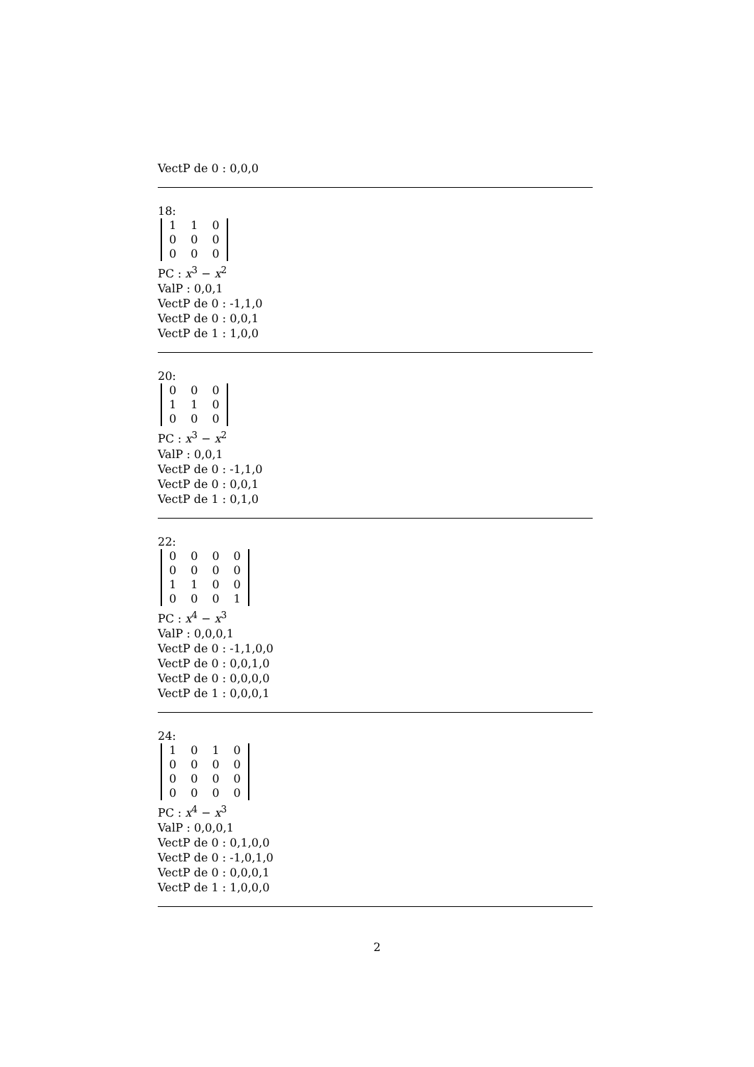VectP de 0 : 0,0,0
18:
| 1 | 1 | 0 |
| 0 | 0 | 0 |
| 0 | 0 | 0 |
PC : x<sup>3</sup> − x<sup>2</sup>
ValP : 0,0,1
VectP de 0 : -1,1,0
VectP de 0 : 0,0,1
VectP de 1 : 1,0,0
20:
| 0 | 0 | 0 |
| 1 | 1 | 0 |
| 0 | 0 | 0 |
PC : x<sup>3</sup> − x<sup>2</sup>
ValP : 0,0,1
VectP de 0 : -1,1,0
VectP de 0 : 0,0,1
VectP de 1 : 0,1,0
22:
| 0 | 0 | 0 | 0 |
| 0 | 0 | 0 | 0 |
| 1 | 1 | 0 | 0 |
| 0 | 0 | 0 | 1 |
PC : x<sup>4</sup> − x<sup>3</sup>
ValP : 0,0,0,1
VectP de 0 : -1,1,0,0
VectP de 0 : 0,0,1,0
VectP de 0 : 0,0,0,0
VectP de 1 : 0,0,0,1
24:
| 1 | 0 | 1 | 0 |
| 0 | 0 | 0 | 0 |
| 0 | 0 | 0 | 0 |
| 0 | 0 | 0 | 0 |
PC : x<sup>4</sup> − x<sup>3</sup>
ValP : 0,0,0,1
VectP de 0 : 0,1,0,0
VectP de 0 : -1,0,1,0
VectP de 0 : 0,0,0,1
VectP de 1 : 1,0,0,0
2